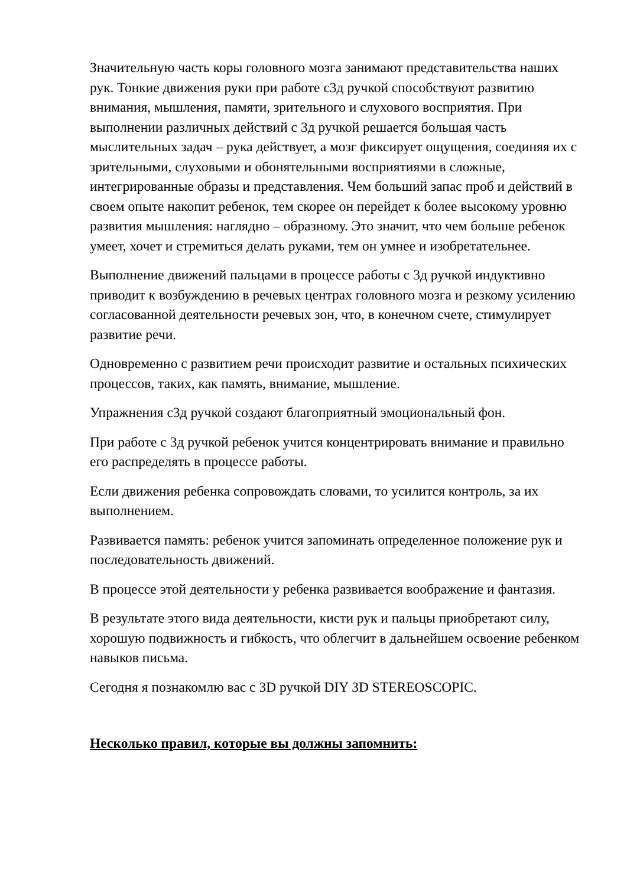Значительную часть коры головного мозга занимают представительства наших рук. Тонкие движения руки при работе с3д ручкой способствуют развитию внимания, мышления, памяти, зрительного и слухового восприятия. При выполнении различных действий с 3д ручкой решается большая часть мыслительных задач – рука действует, а мозг фиксирует ощущения, соединяя их с зрительными, слуховыми и обонятельными восприятиями в сложные, интегрированные образы и представления. Чем больший запас проб и действий в своем опыте накопит ребенок, тем скорее он перейдет к более высокому уровню развития мышления: наглядно – образному. Это значит, что чем больше ребенок умеет, хочет и стремиться делать руками, тем он умнее и изобретательнее.
Выполнение движений пальцами в процессе работы с 3д ручкой индуктивно приводит к возбуждению в речевых центрах головного мозга и резкому усилению согласованной деятельности речевых зон, что, в конечном счете, стимулирует развитие речи.
Одновременно с развитием речи происходит развитие и остальных психических процессов, таких, как память, внимание, мышление.
Упражнения с3д ручкой создают благоприятный эмоциональный фон.
При работе с 3д ручкой ребенок учится концентрировать внимание и правильно его распределять в процессе работы.
Если движения ребенка сопровождать словами, то усилится контроль, за их выполнением.
Развивается память: ребенок учится запоминать определенное положение рук и последовательность движений.
В процессе этой деятельности у ребенка развивается воображение и фантазия.
В результате этого вида деятельности, кисти рук и пальцы приобретают силу, хорошую подвижность и гибкость, что облегчит в дальнейшем освоение ребенком навыков письма.
Сегодня я познакомлю вас с 3D ручкой DIY 3D STEREOSCOPIC.
Несколько правил, которые вы должны запомнить: